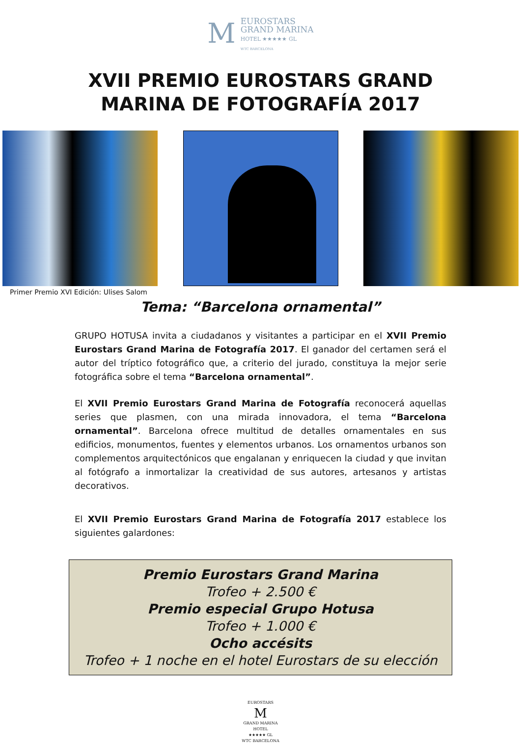M EUROSTARS
GRAND MARINA
HOTEL ★★★★★ GL
WTC BARCELONA
XVII PREMIO EUROSTARS GRAND
MARINA DE FOTOGRAFÍA 2017
Primer Premio XVI Edición: Ulises Salom
Tema: “Barcelona ornamental”
GRUPO HOTUSA invita a ciudadanos y visitantes a participar en el XVII Premio Eurostars Grand Marina de Fotografía 2017. El ganador del certamen será el autor del tríptico fotográfico que, a criterio del jurado, constituya la mejor serie fotográfica sobre el tema “Barcelona ornamental”.
El XVII Premio Eurostars Grand Marina de Fotografía reconocerá aquellas series que plasmen, con una mirada innovadora, el tema “Barcelona ornamental”. Barcelona ofrece multitud de detalles ornamentales en sus edificios, monumentos, fuentes y elementos urbanos. Los ornamentos urbanos son complementos arquitectónicos que engalanan y enriquecen la ciudad y que invitan al fotógrafo a inmortalizar la creatividad de sus autores, artesanos y artistas decorativos.
El XVII Premio Eurostars Grand Marina de Fotografía 2017 establece los siguientes galardones:
Premio Eurostars Grand Marina
Trofeo + 2.500 €
Premio especial Grupo Hotusa
Trofeo + 1.000 €
Ocho accésits
Trofeo + 1 noche en el hotel Eurostars de su elección
EUROSTARS
M
GRAND MARINA
HOTEL
★★★★★ GL
WTC BARCELONA